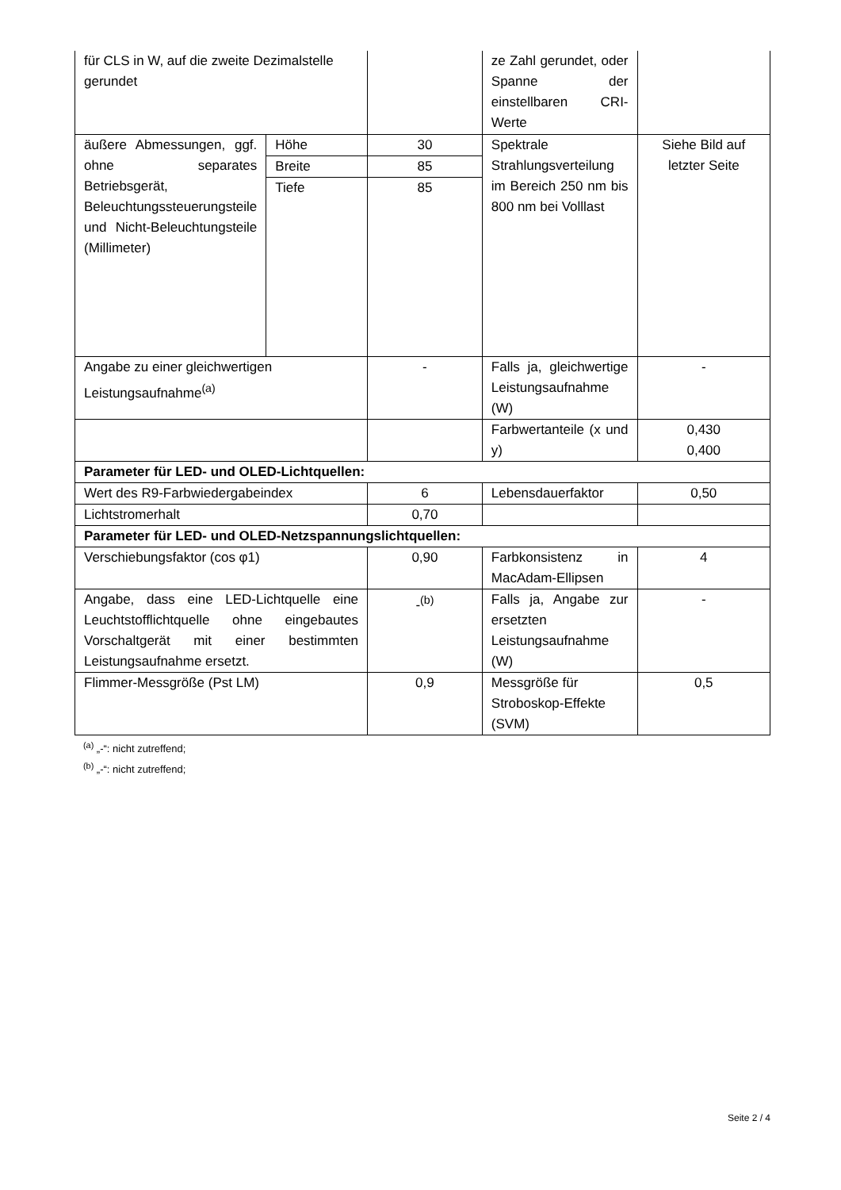| für CLS in W, auf die zweite Dezimalstelle gerundet | | | ze Zahl gerundet, oder Spanne der einstellbaren CRI-Werte | |
| äußere Abmessungen, ggf. ohne separates Betriebsgerät, Beleuchtungssteuerungsteile und Nicht-Beleuchtungsteile (Millimeter) | Höhe | 30 | Spektrale Strahlungsverteilung im Bereich 250 nm bis 800 nm bei Volllast | Siehe Bild auf letzter Seite |
| | Breite | 85 | | |
| | Tiefe | 85 | | |
| Angabe zu einer gleichwertigen Leistungsaufnahme<sup>(a)</sup> | | - | Falls ja, gleichwertige Leistungsaufnahme (W) | - |
| | | | Farbwertanteile (x und y) | 0,430 0,400 |
| Parameter für LED- und OLED-Lichtquellen: | | | | |
| Wert des R9-Farbwiedergabeindex | | 6 | Lebensdauerfaktor | 0,50 |
| Lichtstromerhalt | | 0,70 | | |
| Parameter für LED- und OLED-Netzspannungslichtquellen: | | | | |
| Verschiebungsfaktor (cos φ1) | | 0,90 | Farbkonsistenz in MacAdam-Ellipsen | 4 |
| Angabe, dass eine LED-Lichtquelle eine Leuchtstofflichtquelle ohne eingebautes Vorschaltgerät mit einer bestimmten Leistungsaufnahme ersetzt. | | -<sup>(b)</sup> | Falls ja, Angabe zur ersetzten Leistungsaufnahme (W) | - |
| Flimmer-Messgröße (Pst LM) | | 0,9 | Messgröße für Stroboskop-Effekte (SVM) | 0,5 |
<sup>(a)</sup> „-“: nicht zutreffend;
<sup>(b)</sup> „-“: nicht zutreffend;
Seite 2 / 4